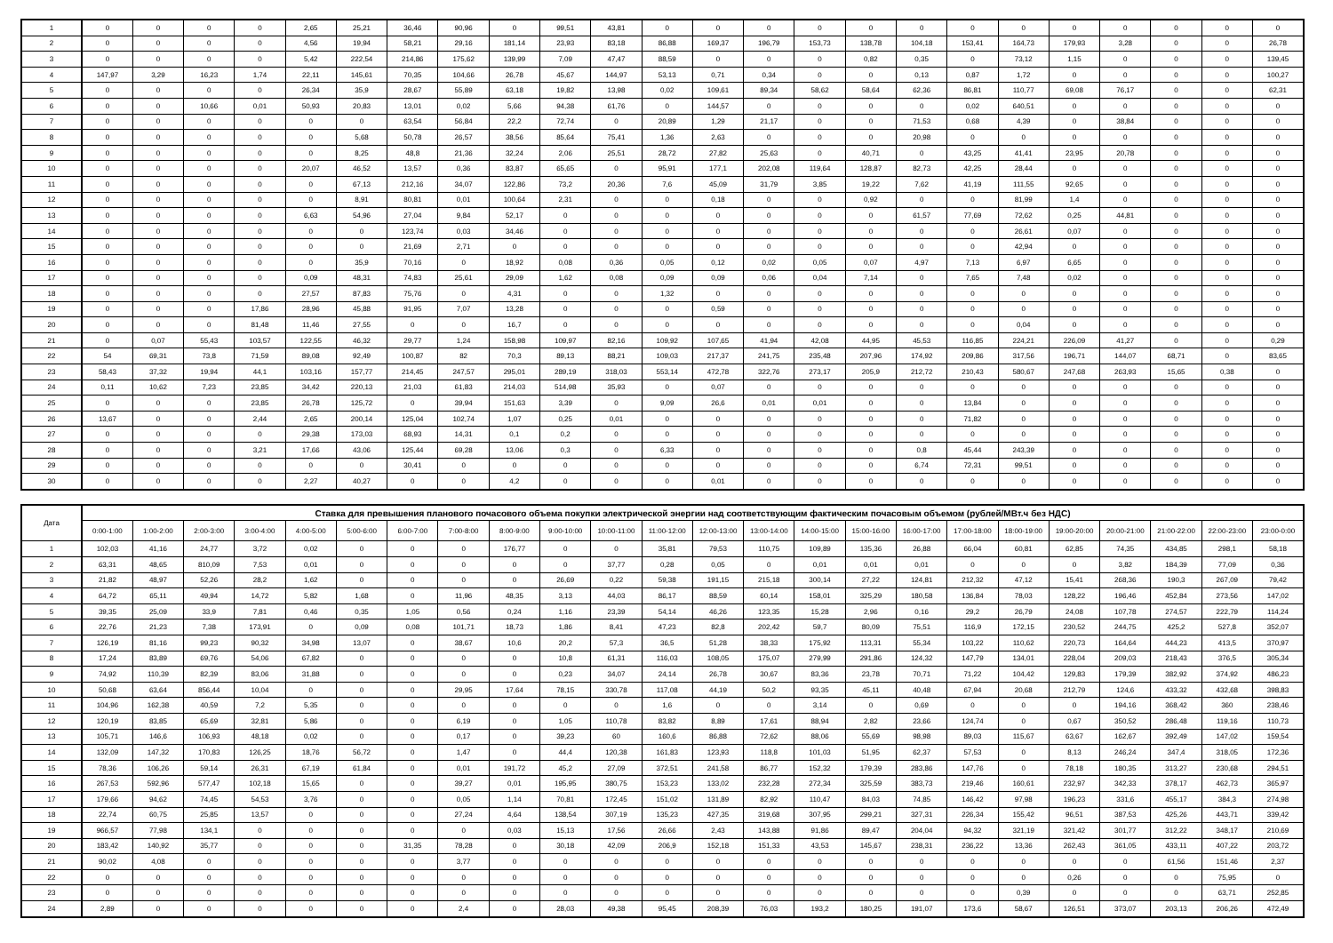| 1 | 0 | 0 | 0 | 0 | 2,65 | 25,21 | 36,46 | 90,96 | 0 | 99,51 | 43,81 | 0 | 0 | 0 | 0 | 0 | 0 | 0 | 0 | 0 | 0 | 0 | 0 | 0 |
| 2 | 0 | 0 | 0 | 0 | 4,56 | 19,94 | 58,21 | 29,16 | 181,14 | 23,93 | 83,18 | 86,88 | 169,37 | 196,79 | 153,73 | 138,78 | 104,18 | 153,41 | 164,73 | 179,93 | 3,28 | 0 | 0 | 26,78 |
| 3 | 0 | 0 | 0 | 0 | 5,42 | 222,54 | 214,86 | 175,62 | 139,99 | 7,09 | 47,47 | 88,59 | 0 | 0 | 0 | 0,82 | 0,35 | 0 | 73,12 | 1,15 | 0 | 0 | 0 | 139,45 |
| 4 | 147,97 | 3,29 | 16,23 | 1,74 | 22,11 | 145,61 | 70,35 | 104,66 | 26,78 | 45,67 | 144,97 | 53,13 | 0,71 | 0,34 | 0 | 0 | 0,13 | 0,87 | 1,72 | 0 | 0 | 0 | 0 | 100,27 |
| 5 | 0 | 0 | 0 | 0 | 26,34 | 35,9 | 28,67 | 55,89 | 63,18 | 19,82 | 13,98 | 0,02 | 109,61 | 89,34 | 58,62 | 58,64 | 62,36 | 86,81 | 110,77 | 69,08 | 76,17 | 0 | 0 | 62,31 |
| 6 | 0 | 0 | 10,66 | 0,01 | 50,93 | 20,83 | 13,01 | 0,02 | 5,66 | 94,38 | 61,76 | 0 | 144,57 | 0 | 0 | 0 | 0 | 0,02 | 640,51 | 0 | 0 | 0 | 0 | 0 |
| 7 | 0 | 0 | 0 | 0 | 0 | 0 | 63,54 | 56,84 | 22,2 | 72,74 | 0 | 20,89 | 1,29 | 21,17 | 0 | 0 | 71,53 | 0,68 | 4,39 | 0 | 38,84 | 0 | 0 | 0 |
| 8 | 0 | 0 | 0 | 0 | 0 | 5,68 | 50,78 | 26,57 | 38,56 | 85,64 | 75,41 | 1,36 | 2,63 | 0 | 0 | 0 | 20,98 | 0 | 0 | 0 | 0 | 0 | 0 | 0 |
| 9 | 0 | 0 | 0 | 0 | 0 | 8,25 | 48,8 | 21,36 | 32,24 | 2,06 | 25,51 | 28,72 | 27,82 | 25,63 | 0 | 40,71 | 0 | 43,25 | 41,41 | 23,95 | 20,78 | 0 | 0 | 0 |
| 10 | 0 | 0 | 0 | 0 | 20,07 | 46,52 | 13,57 | 0,36 | 83,87 | 65,65 | 0 | 95,91 | 177,1 | 202,08 | 119,64 | 128,87 | 82,73 | 42,25 | 28,44 | 0 | 0 | 0 | 0 | 0 |
| 11 | 0 | 0 | 0 | 0 | 0 | 67,13 | 212,16 | 34,07 | 122,86 | 73,2 | 20,36 | 7,6 | 45,09 | 31,79 | 3,85 | 19,22 | 7,62 | 41,19 | 111,55 | 92,65 | 0 | 0 | 0 | 0 |
| 12 | 0 | 0 | 0 | 0 | 0 | 8,91 | 80,81 | 0,01 | 100,64 | 2,31 | 0 | 0 | 0,18 | 0 | 0 | 0,92 | 0 | 0 | 81,99 | 1,4 | 0 | 0 | 0 | 0 |
| 13 | 0 | 0 | 0 | 0 | 6,63 | 54,96 | 27,04 | 9,84 | 52,17 | 0 | 0 | 0 | 0 | 0 | 0 | 0 | 61,57 | 77,69 | 72,62 | 0,25 | 44,81 | 0 | 0 | 0 |
| 14 | 0 | 0 | 0 | 0 | 0 | 0 | 123,74 | 0,03 | 34,46 | 0 | 0 | 0 | 0 | 0 | 0 | 0 | 0 | 0 | 26,61 | 0,07 | 0 | 0 | 0 | 0 |
| 15 | 0 | 0 | 0 | 0 | 0 | 0 | 21,69 | 2,71 | 0 | 0 | 0 | 0 | 0 | 0 | 0 | 0 | 0 | 0 | 42,94 | 0 | 0 | 0 | 0 | 0 |
| 16 | 0 | 0 | 0 | 0 | 0 | 35,9 | 70,16 | 0 | 18,92 | 0,08 | 0,36 | 0,05 | 0,12 | 0,02 | 0,05 | 0,07 | 4,97 | 7,13 | 6,97 | 6,65 | 0 | 0 | 0 | 0 |
| 17 | 0 | 0 | 0 | 0 | 0,09 | 48,31 | 74,83 | 25,61 | 29,09 | 1,62 | 0,08 | 0,09 | 0,09 | 0,06 | 0,04 | 7,14 | 0 | 7,65 | 7,48 | 0,02 | 0 | 0 | 0 | 0 |
| 18 | 0 | 0 | 0 | 0 | 27,57 | 87,83 | 75,76 | 0 | 4,31 | 0 | 0 | 1,32 | 0 | 0 | 0 | 0 | 0 | 0 | 0 | 0 | 0 | 0 | 0 | 0 |
| 19 | 0 | 0 | 0 | 17,86 | 28,96 | 45,88 | 91,95 | 7,07 | 13,28 | 0 | 0 | 0 | 0,59 | 0 | 0 | 0 | 0 | 0 | 0 | 0 | 0 | 0 | 0 | 0 |
| 20 | 0 | 0 | 0 | 81,48 | 11,46 | 27,55 | 0 | 0 | 16,7 | 0 | 0 | 0 | 0 | 0 | 0 | 0 | 0 | 0 | 0,04 | 0 | 0 | 0 | 0 | 0 |
| 21 | 0 | 0,07 | 55,43 | 103,57 | 122,55 | 46,32 | 29,77 | 1,24 | 158,98 | 109,97 | 82,16 | 109,92 | 107,65 | 41,94 | 42,08 | 44,95 | 45,53 | 116,85 | 224,21 | 226,09 | 41,27 | 0 | 0 | 0,29 |
| 22 | 54 | 69,31 | 73,8 | 71,59 | 89,08 | 92,49 | 100,87 | 82 | 70,3 | 89,13 | 88,21 | 109,03 | 217,37 | 241,75 | 235,48 | 207,96 | 174,92 | 209,86 | 317,56 | 196,71 | 144,07 | 68,71 | 0 | 83,65 |
| 23 | 58,43 | 37,32 | 19,94 | 44,1 | 103,16 | 157,77 | 214,45 | 247,57 | 295,01 | 289,19 | 318,03 | 553,14 | 472,78 | 322,76 | 273,17 | 205,9 | 212,72 | 210,43 | 580,67 | 247,68 | 263,93 | 15,65 | 0,38 | 0 |
| 24 | 0,11 | 10,62 | 7,23 | 23,85 | 34,42 | 220,13 | 21,03 | 61,83 | 214,03 | 514,98 | 35,93 | 0 | 0,07 | 0 | 0 | 0 | 0 | 0 | 0 | 0 | 0 | 0 | 0 | 0 |
| 25 | 0 | 0 | 0 | 23,85 | 26,78 | 125,72 | 0 | 39,94 | 151,63 | 3,39 | 0 | 9,09 | 26,6 | 0,01 | 0,01 | 0 | 0 | 13,84 | 0 | 0 | 0 | 0 | 0 | 0 |
| 26 | 13,67 | 0 | 0 | 2,44 | 2,65 | 200,14 | 125,04 | 102,74 | 1,07 | 0,25 | 0,01 | 0 | 0 | 0 | 0 | 0 | 0 | 71,82 | 0 | 0 | 0 | 0 | 0 | 0 |
| 27 | 0 | 0 | 0 | 0 | 29,38 | 173,03 | 68,93 | 14,31 | 0,1 | 0,2 | 0 | 0 | 0 | 0 | 0 | 0 | 0 | 0 | 0 | 0 | 0 | 0 | 0 | 0 |
| 28 | 0 | 0 | 0 | 3,21 | 17,66 | 43,06 | 125,44 | 69,28 | 13,06 | 0,3 | 0 | 6,33 | 0 | 0 | 0 | 0 | 0,8 | 45,44 | 243,39 | 0 | 0 | 0 | 0 | 0 |
| 29 | 0 | 0 | 0 | 0 | 0 | 0 | 30,41 | 0 | 0 | 0 | 0 | 0 | 0 | 0 | 0 | 0 | 6,74 | 72,31 | 99,51 | 0 | 0 | 0 | 0 | 0 |
| 30 | 0 | 0 | 0 | 0 | 2,27 | 40,27 | 0 | 0 | 4,2 | 0 | 0 | 0 | 0,01 | 0 | 0 | 0 | 0 | 0 | 0 | 0 | 0 | 0 | 0 | 0 |
| Дата | Ставка для превышения планового почасового объема покупки электрической энергии над соответствующим фактическим почасовым объемом (рублей/МВт.ч без НДС) | | | | | | | | | | | | | | | | | | | | | | | |
| --- | --- | --- | --- | --- | --- | --- | --- | --- | --- | --- | --- | --- | --- | --- | --- | --- | --- | --- | --- | --- | --- | --- | --- | --- |
| | 0:00-1:00 | 1:00-2:00 | 2:00-3:00 | 3:00-4:00 | 4:00-5:00 | 5:00-6:00 | 6:00-7:00 | 7:00-8:00 | 8:00-9:00 | 9:00-10:00 | 10:00-11:00 | 11:00-12:00 | 12:00-13:00 | 13:00-14:00 | 14:00-15:00 | 15:00-16:00 | 16:00-17:00 | 17:00-18:00 | 18:00-19:00 | 19:00-20:00 | 20:00-21:00 | 21:00-22:00 | 22:00-23:00 | 23:00-0:00 |
| 1 | 102,03 | 41,16 | 24,77 | 3,72 | 0,02 | 0 | 0 | 0 | 176,77 | 0 | 0 | 35,81 | 79,53 | 110,75 | 109,89 | 135,36 | 26,88 | 66,04 | 60,81 | 62,85 | 74,35 | 434,85 | 298,1 | 58,18 |
| 2 | 63,31 | 48,65 | 810,09 | 7,53 | 0,01 | 0 | 0 | 0 | 0 | 0 | 37,77 | 0,28 | 0,05 | 0 | 0,01 | 0,01 | 0,01 | 0 | 0 | 0 | 3,82 | 184,39 | 77,09 | 0,36 |
| 3 | 21,82 | 48,97 | 52,26 | 28,2 | 1,62 | 0 | 0 | 0 | 0 | 26,69 | 0,22 | 59,38 | 191,15 | 215,18 | 300,14 | 27,22 | 124,81 | 212,32 | 47,12 | 15,41 | 268,36 | 190,3 | 267,09 | 79,42 |
| 4 | 64,72 | 65,11 | 49,94 | 14,72 | 5,82 | 1,68 | 0 | 11,96 | 48,35 | 3,13 | 44,03 | 86,17 | 88,59 | 60,14 | 158,01 | 325,29 | 180,58 | 136,84 | 78,03 | 128,22 | 196,46 | 452,84 | 273,56 | 147,02 |
| 5 | 39,35 | 25,09 | 33,9 | 7,81 | 0,46 | 0,35 | 1,05 | 0,56 | 0,24 | 1,16 | 23,39 | 54,14 | 46,26 | 123,35 | 15,28 | 2,96 | 0,16 | 29,2 | 26,79 | 24,08 | 107,78 | 274,57 | 222,79 | 114,24 |
| 6 | 22,76 | 21,23 | 7,38 | 173,91 | 0 | 0,09 | 0,08 | 101,71 | 18,73 | 1,86 | 8,41 | 47,23 | 82,8 | 202,42 | 59,7 | 80,09 | 75,51 | 116,9 | 172,15 | 230,52 | 244,75 | 425,2 | 527,8 | 352,07 |
| 7 | 126,19 | 81,16 | 99,23 | 90,32 | 34,98 | 13,07 | 0 | 38,67 | 10,6 | 20,2 | 57,3 | 36,5 | 51,28 | 38,33 | 175,92 | 113,31 | 55,34 | 103,22 | 110,62 | 220,73 | 164,64 | 444,23 | 413,5 | 370,97 |
| 8 | 17,24 | 83,89 | 69,76 | 54,06 | 67,82 | 0 | 0 | 0 | 0 | 10,8 | 61,31 | 116,03 | 108,05 | 175,07 | 279,99 | 291,86 | 124,32 | 147,79 | 134,01 | 228,04 | 209,03 | 218,43 | 376,5 | 305,34 |
| 9 | 74,92 | 110,39 | 82,39 | 83,06 | 31,88 | 0 | 0 | 0 | 0 | 0,23 | 34,07 | 24,14 | 26,78 | 30,67 | 83,36 | 23,78 | 70,71 | 71,22 | 104,42 | 129,83 | 179,39 | 382,92 | 374,92 | 486,23 |
| 10 | 50,68 | 63,64 | 856,44 | 10,04 | 0 | 0 | 0 | 29,95 | 17,64 | 78,15 | 330,78 | 117,08 | 44,19 | 50,2 | 93,35 | 45,11 | 40,48 | 67,94 | 20,68 | 212,79 | 124,6 | 433,32 | 432,68 | 398,83 |
| 11 | 104,96 | 162,38 | 40,59 | 7,2 | 5,35 | 0 | 0 | 0 | 0 | 0 | 0 | 1,6 | 0 | 0 | 3,14 | 0 | 0,69 | 0 | 0 | 0 | 194,16 | 368,42 | 360 | 238,46 |
| 12 | 120,19 | 83,85 | 65,69 | 32,81 | 5,86 | 0 | 0 | 6,19 | 0 | 1,05 | 110,78 | 83,82 | 8,89 | 17,61 | 88,94 | 2,82 | 23,66 | 124,74 | 0 | 0,67 | 350,52 | 286,48 | 119,16 | 110,73 |
| 13 | 105,71 | 146,6 | 106,93 | 48,18 | 0,02 | 0 | 0 | 0,17 | 0 | 39,23 | 60 | 160,6 | 86,88 | 72,62 | 88,06 | 55,69 | 98,98 | 89,03 | 115,67 | 63,67 | 162,67 | 392,49 | 147,02 | 159,54 |
| 14 | 132,09 | 147,32 | 170,83 | 126,25 | 18,76 | 56,72 | 0 | 1,47 | 0 | 44,4 | 120,38 | 161,83 | 123,93 | 118,8 | 101,03 | 51,95 | 62,37 | 57,53 | 0 | 8,13 | 246,24 | 347,4 | 318,05 | 172,36 |
| 15 | 78,36 | 106,26 | 59,14 | 26,31 | 67,19 | 61,84 | 0 | 0,01 | 191,72 | 45,2 | 27,09 | 372,51 | 241,58 | 86,77 | 152,32 | 179,39 | 283,86 | 147,76 | 0 | 78,18 | 180,35 | 313,27 | 230,68 | 294,51 |
| 16 | 267,53 | 592,96 | 577,47 | 102,18 | 15,65 | 0 | 0 | 39,27 | 0,01 | 195,95 | 380,75 | 153,23 | 133,02 | 232,28 | 272,34 | 325,59 | 383,73 | 219,46 | 160,61 | 232,97 | 342,33 | 378,17 | 462,73 | 365,97 |
| 17 | 179,66 | 94,62 | 74,45 | 54,53 | 3,76 | 0 | 0 | 0,05 | 1,14 | 70,81 | 172,45 | 151,02 | 131,89 | 82,92 | 110,47 | 84,03 | 74,85 | 146,42 | 97,98 | 196,23 | 331,6 | 455,17 | 384,3 | 274,98 |
| 18 | 22,74 | 60,75 | 25,85 | 13,57 | 0 | 0 | 0 | 27,24 | 4,64 | 138,54 | 307,19 | 135,23 | 427,35 | 319,68 | 307,95 | 299,21 | 327,31 | 226,34 | 155,42 | 96,51 | 387,53 | 425,26 | 443,71 | 339,42 |
| 19 | 966,57 | 77,98 | 134,1 | 0 | 0 | 0 | 0 | 0 | 0,03 | 15,13 | 17,56 | 26,66 | 2,43 | 143,88 | 91,86 | 89,47 | 204,04 | 94,32 | 321,19 | 321,42 | 301,77 | 312,22 | 348,17 | 210,69 |
| 20 | 183,42 | 140,92 | 35,77 | 0 | 0 | 0 | 31,35 | 78,28 | 0 | 30,18 | 42,09 | 206,9 | 152,18 | 151,33 | 43,53 | 145,67 | 238,31 | 236,22 | 13,36 | 262,43 | 361,05 | 433,11 | 407,22 | 203,72 |
| 21 | 90,02 | 4,08 | 0 | 0 | 0 | 0 | 0 | 3,77 | 0 | 0 | 0 | 0 | 0 | 0 | 0 | 0 | 0 | 0 | 0 | 0 | 0 | 61,56 | 151,46 | 2,37 |
| 22 | 0 | 0 | 0 | 0 | 0 | 0 | 0 | 0 | 0 | 0 | 0 | 0 | 0 | 0 | 0 | 0 | 0 | 0 | 0 | 0,26 | 0 | 0 | 75,95 | 0 |
| 23 | 0 | 0 | 0 | 0 | 0 | 0 | 0 | 0 | 0 | 0 | 0 | 0 | 0 | 0 | 0 | 0 | 0 | 0 | 0,39 | 0 | 0 | 0 | 63,71 | 252,85 |
| 24 | 2,89 | 0 | 0 | 0 | 0 | 0 | 0 | 2,4 | 0 | 28,03 | 49,38 | 95,45 | 208,39 | 76,03 | 193,2 | 180,25 | 191,07 | 173,6 | 58,67 | 126,51 | 373,07 | 203,13 | 206,26 | 472,49 |